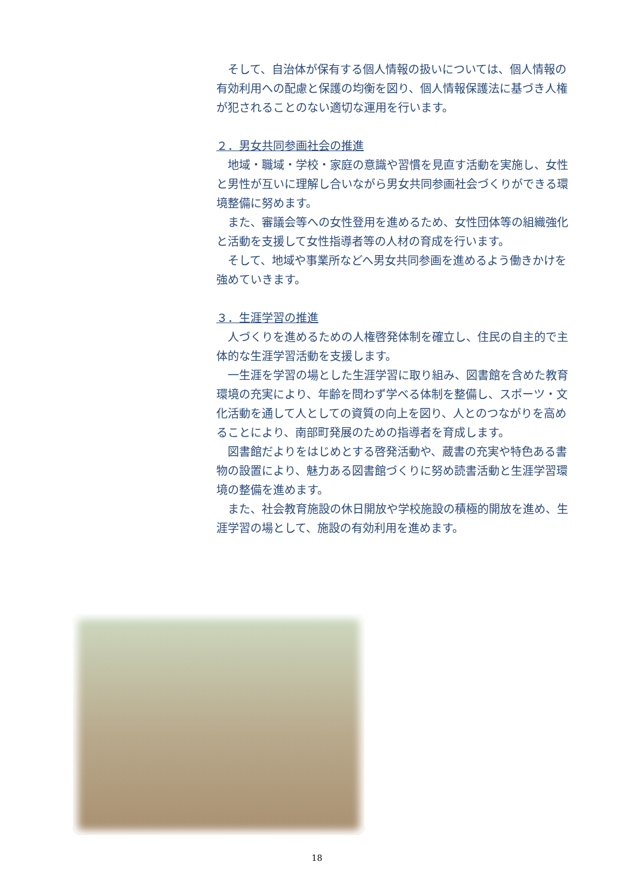そして、自治体が保有する個人情報の扱いについては、個人情報の有効利用への配慮と保護の均衡を図り、個人情報保護法に基づき人権が犯されることのない適切な運用を行います。
２．男女共同参画社会の推進
地域・職域・学校・家庭の意識や習慣を見直す活動を実施し、女性と男性が互いに理解し合いながら男女共同参画社会づくりができる環境整備に努めます。
また、審議会等への女性登用を進めるため、女性団体等の組織強化と活動を支援して女性指導者等の人材の育成を行います。
そして、地域や事業所などへ男女共同参画を進めるよう働きかけを強めていきます。
３．生涯学習の推進
人づくりを進めるための人権啓発体制を確立し、住民の自主的で主体的な生涯学習活動を支援します。
一生涯を学習の場とした生涯学習に取り組み、図書館を含めた教育環境の充実により、年齢を問わず学べる体制を整備し、スポーツ・文化活動を通して人としての資質の向上を図り、人とのつながりを高めることにより、南部町発展のための指導者を育成します。
図書館だよりをはじめとする啓発活動や、蔵書の充実や特色ある書物の設置により、魅力ある図書館づくりに努め読書活動と生涯学習環境の整備を進めます。
また、社会教育施設の休日開放や学校施設の積極的開放を進め、生涯学習の場として、施設の有効利用を進めます。
18